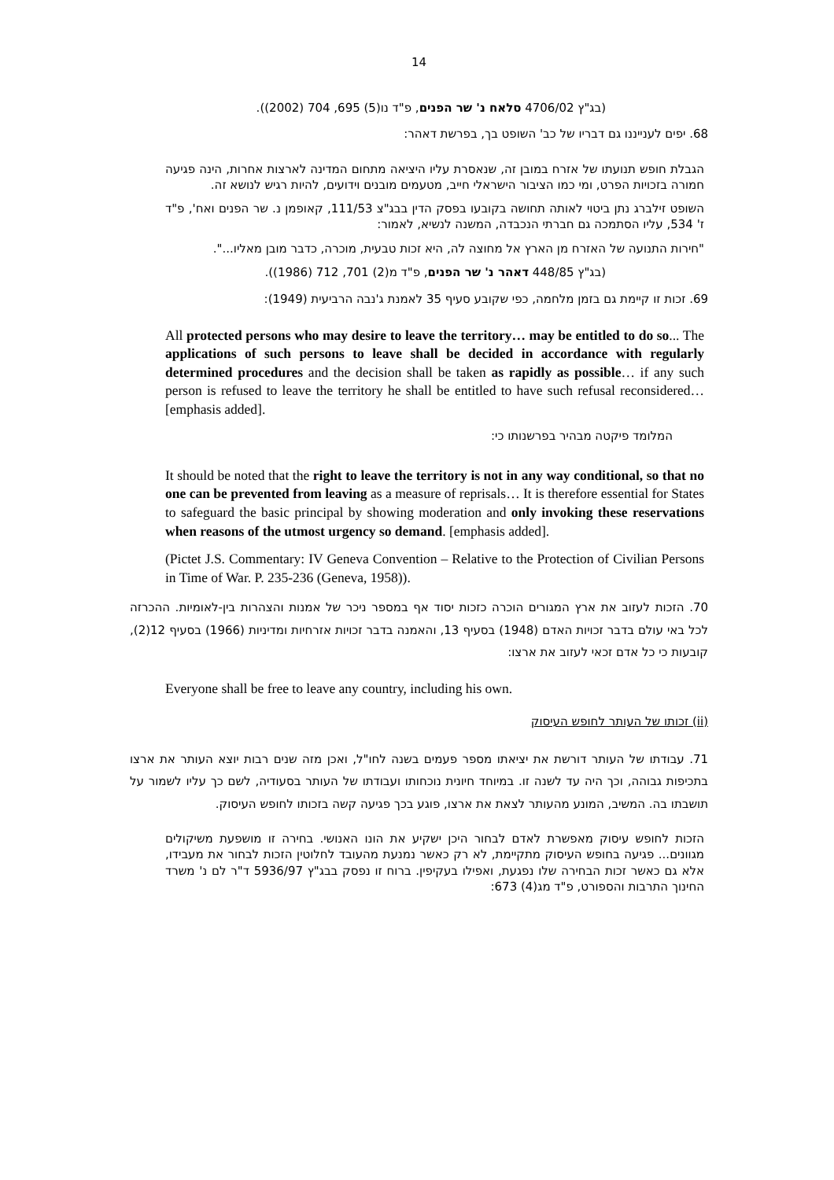14
(בג"ץ 4706/02 סלאח נ' שר הפנים, פ"ד נו(5) 695, 704 (2002)).
68. יפים לענייננו גם דבריו של כב' השופט בך, בפרשת דאהר:
הגבלת חופש תנועתו של אזרח במובן זה, שנאסרת עליו היציאה מתחום המדינה לארצות אחרות, הינה פגיעה חמורה בזכויות הפרט, ומי כמו הציבור הישראלי חייב, מטעמים מובנים וידועים, להיות רגיש לנושא זה.
השופט זילברג נתן ביטוי לאותה תחושה בקובעו בפסק הדין בבג"צ 111/53, קאופמן נ. שר הפנים ואח', פ"ד ז' 534, עליו הסתמכה גם חברתי הנכבדה, המשנה לנשיא, לאמור:
"חירות התנועה של האזרח מן הארץ אל מחוצה לה, היא זכות טבעית, מוכרה, כדבר מובן מאליו...".
(בג"ץ 448/85 דאהר נ' שר הפנים, פ"ד מ(2) 701, 712 (1986)).
69. זכות זו קיימת גם בזמן מלחמה, כפי שקובע סעיף 35 לאמנת ג'נבה הרביעית (1949):
All protected persons who may desire to leave the territory… may be entitled to do so... The applications of such persons to leave shall be decided in accordance with regularly determined procedures and the decision shall be taken as rapidly as possible… if any such person is refused to leave the territory he shall be entitled to have such refusal reconsidered… [emphasis added].
המלומד פיקטה מבהיר בפרשנותו כי:
It should be noted that the right to leave the territory is not in any way conditional, so that no one can be prevented from leaving as a measure of reprisals… It is therefore essential for States to safeguard the basic principal by showing moderation and only invoking these reservations when reasons of the utmost urgency so demand. [emphasis added].
(Pictet J.S. Commentary: IV Geneva Convention – Relative to the Protection of Civilian Persons in Time of War. P. 235-236 (Geneva, 1958)).
70. הזכות לעזוב את ארץ המגורים הוכרה כזכות יסוד אף במספר ניכר של אמנות והצהרות בין-לאומיות. ההכרזה לכל באי עולם בדבר זכויות האדם (1948) בסעיף 13, והאמנה בדבר זכויות אזרחיות ומדיניות (1966) בסעיף 12(2), קובעות כי כל אדם זכאי לעזוב את ארצו:
Everyone shall be free to leave any country, including his own.
(ii) זכותו של העותר לחופש העיסוק
71. עבודתו של העותר דורשת את יציאתו מספר פעמים בשנה לחו"ל, ואכן מזה שנים רבות יוצא העותר את ארצו בתכיפות גבוהה, וכך היה עד לשנה זו. במיוחד חיונית נוכחותו ועבודתו של העותר בסעודיה, לשם כך עליו לשמור על תושבתו בה. המשיב, המונע מהעותר לצאת את ארצו, פוגע בכך פגיעה קשה בזכותו לחופש העיסוק.
הזכות לחופש עיסוק מאפשרת לאדם לבחור היכן ישקיע את הונו האנושי. בחירה זו מושפעת משיקולים מגוונים... פגיעה בחופש העיסוק מתקיימת, לא רק כאשר נמנעת מהעובד לחלוטין הזכות לבחור את מעבידו, אלא גם כאשר זכות הבחירה שלו נפגעת, ואפילו בעקיפין. ברוח זו נפסק בבג"ץ 5936/97 ד"ר לם נ' משרד החינוך התרבות והספורט, פ"ד מג(4) 673: